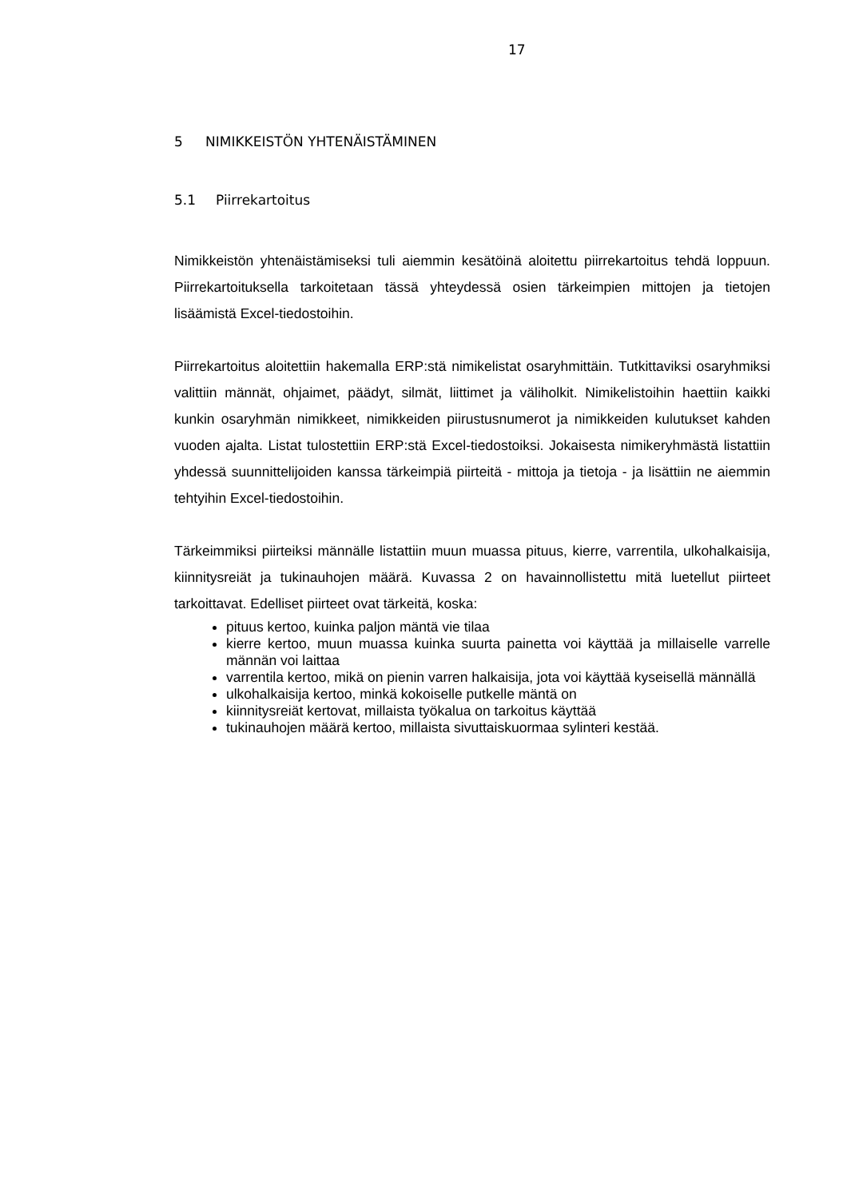17
5 NIMIKKEISTÖN YHTENÄISTÄMINEN
5.1 Piirrekartoitus
Nimikkeistön yhtenäistämiseksi tuli aiemmin kesätöinä aloitettu piirrekartoitus tehdä loppuun. Piirrekartoituksella tarkoitetaan tässä yhteydessä osien tärkeimpien mittojen ja tietojen lisäämistä Excel-tiedostoihin.
Piirrekartoitus aloitettiin hakemalla ERP:stä nimikelistat osaryhmittäin. Tutkittaviksi osaryhmiksi valittiin männät, ohjaimet, päädyt, silmät, liittimet ja väliholkit. Nimikelistoihin haettiin kaikki kunkin osaryhmän nimikkeet, nimikkeiden piirustusnumerot ja nimikkeiden kulutukset kahden vuoden ajalta. Listat tulostettiin ERP:stä Excel-tiedostoiksi. Jokaisesta nimikeryhmästä listattiin yhdessä suunnittelijoiden kanssa tärkeimpiä piirteitä - mittoja ja tietoja - ja lisättiin ne aiemmin tehtyihin Excel-tiedostoihin.
Tärkeimmiksi piirteiksi männälle listattiin muun muassa pituus, kierre, varrentila, ulkohalkaisija, kiinnitysreiät ja tukinauhojen määrä. Kuvassa 2 on havainnollistettu mitä luetellut piirteet tarkoittavat. Edelliset piirteet ovat tärkeitä, koska:
pituus kertoo, kuinka paljon mäntä vie tilaa
kierre kertoo, muun muassa kuinka suurta painetta voi käyttää ja millaiselle varrelle männän voi laittaa
varrentila kertoo, mikä on pienin varren halkaisija, jota voi käyttää kyseisellä männällä
ulkohalkaisija kertoo, minkä kokoiselle putkelle mäntä on
kiinnitysreiät kertovat, millaista työkalua on tarkoitus käyttää
tukinauhojen määrä kertoo, millaista sivuttaiskuormaa sylinteri kestää.